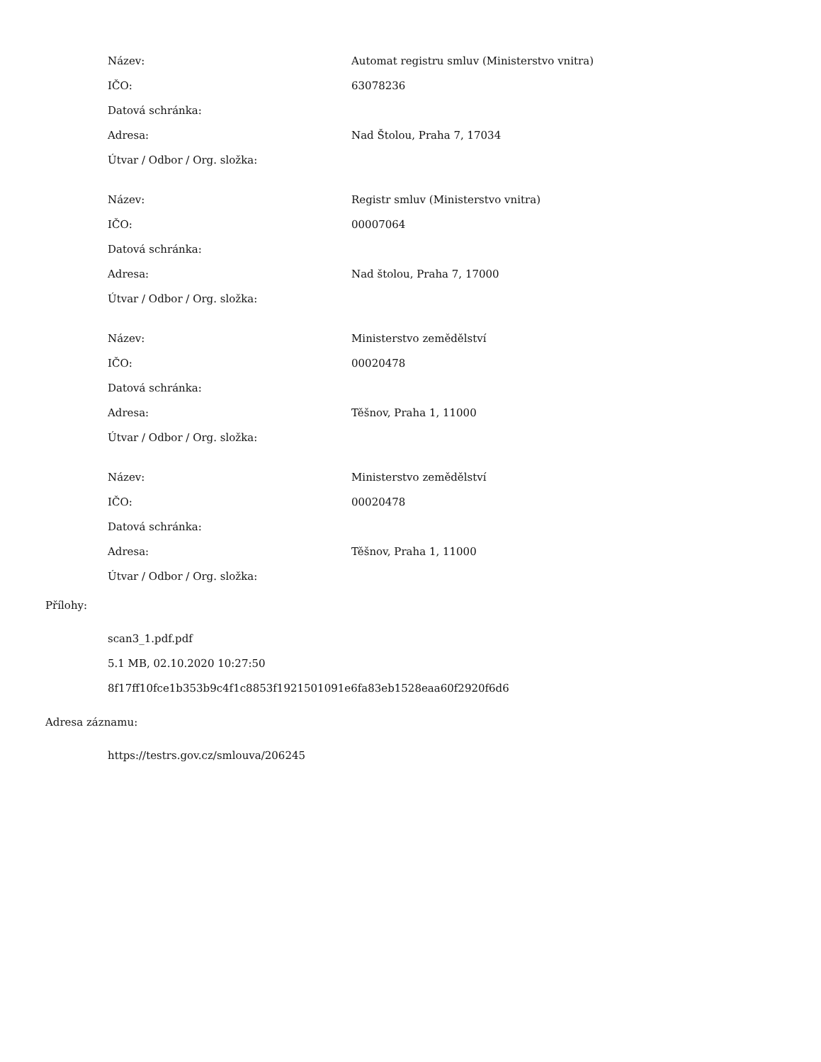| Název: | Automat registru smluv (Ministerstvo vnitra) |
| IČO: | 63078236 |
| Datová schránka: | |
| Adresa: | Nad Štolou, Praha 7, 17034 |
| Útvar / Odbor / Org. složka: | |
| Název: | Registr smluv (Ministerstvo vnitra) |
| IČO: | 00007064 |
| Datová schránka: | |
| Adresa: | Nad štolou, Praha 7, 17000 |
| Útvar / Odbor / Org. složka: | |
| Název: | Ministerstvo zemědělství |
| IČO: | 00020478 |
| Datová schránka: | |
| Adresa: | Těšnov, Praha 1, 11000 |
| Útvar / Odbor / Org. složka: | |
| Název: | Ministerstvo zemědělství |
| IČO: | 00020478 |
| Datová schránka: | |
| Adresa: | Těšnov, Praha 1, 11000 |
| Útvar / Odbor / Org. složka: | |
Přílohy:
scan3_1.pdf.pdf
5.1 MB, 02.10.2020 10:27:50
8f17ff10fce1b353b9c4f1c8853f1921501091e6fa83eb1528eaa60f2920f6d6
Adresa záznamu:
https://testrs.gov.cz/smlouva/206245